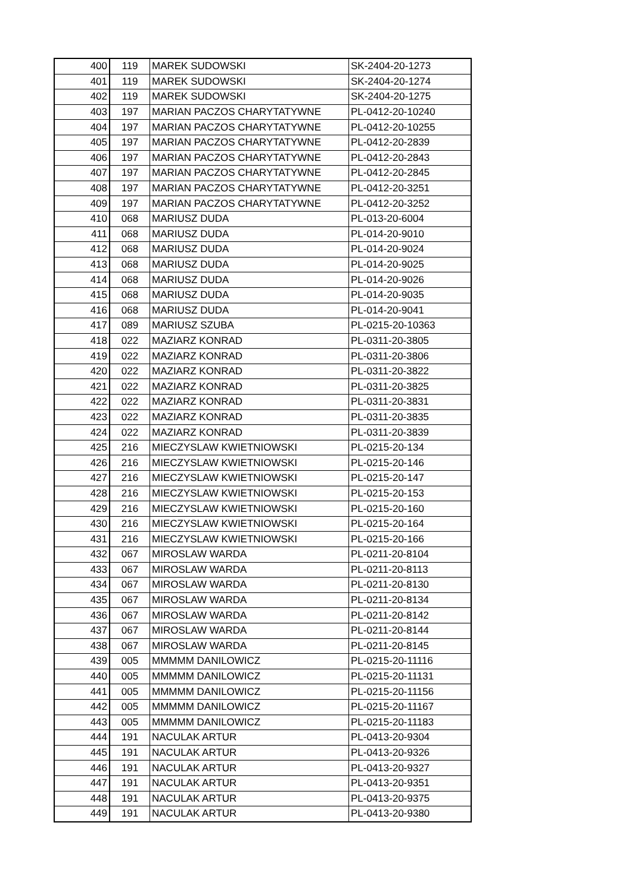| 400 | 119 | MAREK SUDOWSKI | SK-2404-20-1273 |
| 401 | 119 | MAREK SUDOWSKI | SK-2404-20-1274 |
| 402 | 119 | MAREK SUDOWSKI | SK-2404-20-1275 |
| 403 | 197 | MARIAN PACZOS CHARYTATYWNE | PL-0412-20-10240 |
| 404 | 197 | MARIAN PACZOS CHARYTATYWNE | PL-0412-20-10255 |
| 405 | 197 | MARIAN PACZOS CHARYTATYWNE | PL-0412-20-2839 |
| 406 | 197 | MARIAN PACZOS CHARYTATYWNE | PL-0412-20-2843 |
| 407 | 197 | MARIAN PACZOS CHARYTATYWNE | PL-0412-20-2845 |
| 408 | 197 | MARIAN PACZOS CHARYTATYWNE | PL-0412-20-3251 |
| 409 | 197 | MARIAN PACZOS CHARYTATYWNE | PL-0412-20-3252 |
| 410 | 068 | MARIUSZ DUDA | PL-013-20-6004 |
| 411 | 068 | MARIUSZ DUDA | PL-014-20-9010 |
| 412 | 068 | MARIUSZ DUDA | PL-014-20-9024 |
| 413 | 068 | MARIUSZ DUDA | PL-014-20-9025 |
| 414 | 068 | MARIUSZ DUDA | PL-014-20-9026 |
| 415 | 068 | MARIUSZ DUDA | PL-014-20-9035 |
| 416 | 068 | MARIUSZ DUDA | PL-014-20-9041 |
| 417 | 089 | MARIUSZ SZUBA | PL-0215-20-10363 |
| 418 | 022 | MAZIARZ KONRAD | PL-0311-20-3805 |
| 419 | 022 | MAZIARZ KONRAD | PL-0311-20-3806 |
| 420 | 022 | MAZIARZ KONRAD | PL-0311-20-3822 |
| 421 | 022 | MAZIARZ KONRAD | PL-0311-20-3825 |
| 422 | 022 | MAZIARZ KONRAD | PL-0311-20-3831 |
| 423 | 022 | MAZIARZ KONRAD | PL-0311-20-3835 |
| 424 | 022 | MAZIARZ KONRAD | PL-0311-20-3839 |
| 425 | 216 | MIECZYSLAW KWIETNIOWSKI | PL-0215-20-134 |
| 426 | 216 | MIECZYSLAW KWIETNIOWSKI | PL-0215-20-146 |
| 427 | 216 | MIECZYSLAW KWIETNIOWSKI | PL-0215-20-147 |
| 428 | 216 | MIECZYSLAW KWIETNIOWSKI | PL-0215-20-153 |
| 429 | 216 | MIECZYSLAW KWIETNIOWSKI | PL-0215-20-160 |
| 430 | 216 | MIECZYSLAW KWIETNIOWSKI | PL-0215-20-164 |
| 431 | 216 | MIECZYSLAW KWIETNIOWSKI | PL-0215-20-166 |
| 432 | 067 | MIROSLAW WARDA | PL-0211-20-8104 |
| 433 | 067 | MIROSLAW WARDA | PL-0211-20-8113 |
| 434 | 067 | MIROSLAW WARDA | PL-0211-20-8130 |
| 435 | 067 | MIROSLAW WARDA | PL-0211-20-8134 |
| 436 | 067 | MIROSLAW WARDA | PL-0211-20-8142 |
| 437 | 067 | MIROSLAW WARDA | PL-0211-20-8144 |
| 438 | 067 | MIROSLAW WARDA | PL-0211-20-8145 |
| 439 | 005 | MMMMM DANILOWICZ | PL-0215-20-11116 |
| 440 | 005 | MMMMM DANILOWICZ | PL-0215-20-11131 |
| 441 | 005 | MMMMM DANILOWICZ | PL-0215-20-11156 |
| 442 | 005 | MMMMM DANILOWICZ | PL-0215-20-11167 |
| 443 | 005 | MMMMM DANILOWICZ | PL-0215-20-11183 |
| 444 | 191 | NACULAK ARTUR | PL-0413-20-9304 |
| 445 | 191 | NACULAK ARTUR | PL-0413-20-9326 |
| 446 | 191 | NACULAK ARTUR | PL-0413-20-9327 |
| 447 | 191 | NACULAK ARTUR | PL-0413-20-9351 |
| 448 | 191 | NACULAK ARTUR | PL-0413-20-9375 |
| 449 | 191 | NACULAK ARTUR | PL-0413-20-9380 |